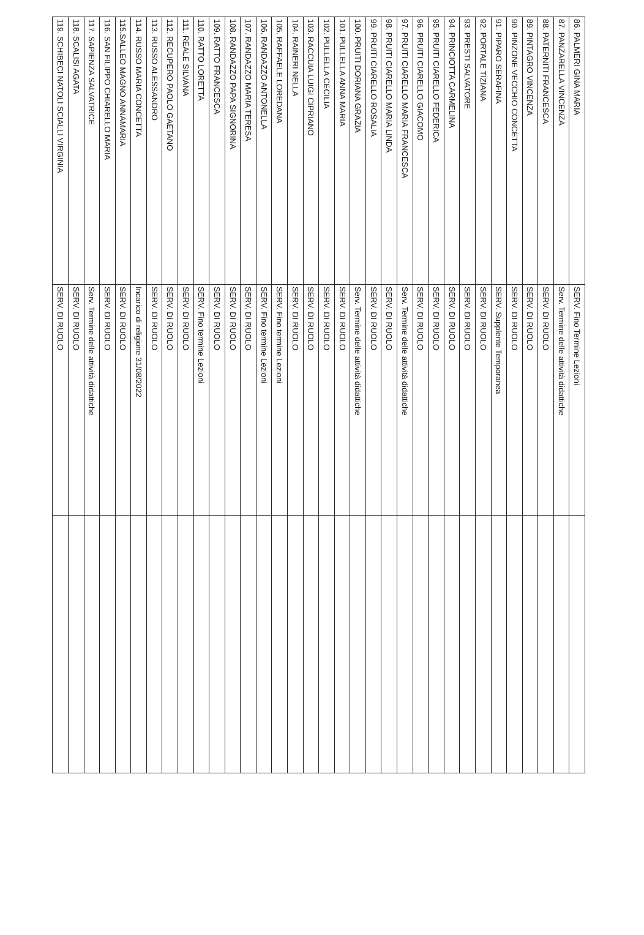| 86. PALMERI GINA MARIA | SERV. Fino Termine Lezioni | |
| 87. PANZARELLA VINCENZA | Serv. Termine delle attività didattiche | |
| 88. PATERNITI FRANCESCA | SERV. DI RUOLO | |
| 89. PINTAGRO VINCENZA | SERV. DI RUOLO | |
| 90. PINZONE VECCHIO CONCETTA | SERV. DI RUOLO | |
| 91. PIPARO SERAFINA | SERV. Supplente Temporanea | |
| 92. PORTALE TIZIANA | SERV. DI RUOLO | |
| 93. PRESTI SALVATORE | SERV. DI RUOLO | |
| 94. PRINCIOTTA CARMELINA | SERV. DI RUOLO | |
| 95. PRUITI CIARELLO FEDERICA | SERV. DI RUOLO | |
| 96. PRUITI CIARELLO GIACOMO | SERV. DI RUOLO | |
| 97. PRUITI CIARELLO MARIA FRANCESCA | Serv. Termine delle attività didattiche | |
| 98. PRUITI CIARELLO MARIA LINDA | SERV. DI RUOLO | |
| 99. PRUITI CIARELLO ROSALIA | SERV. DI RUOLO | |
| 100. PRUITI DORIANA GRAZIA | Serv. Termine delle attività didattiche | |
| 101. PULLELLA ANNA MARIA | SERV. DI RUOLO | |
| 102. PULLELLA CECILIA | SERV. DI RUOLO | |
| 103. RACCUIA LUIGI CIPRIANO | SERV. DI RUOLO | |
| 104. RAINERI NELLA | SERV. DI RUOLO | |
| 105. RAFFAELE LOREDANA | SERV. Fino termine Lezioni | |
| 106. RANDAZZO ANTONELLA | SERV. Fino termine Lezioni | |
| 107. RANDAZZO MARIA TERESA | SERV. DI RUOLO | |
| 108. RANDAZZO PAPA SIGNORINA | SERV. DI RUOLO | |
| 109. RATTO FRANCESCA | SERV. DI RUOLO | |
| 110. RATTO LORETTA | SERV. Fino termine Lezioni | |
| 111. REALE SILVANA | SERV. DI RUOLO | |
| 112. RECUPERO PAOLO GAETANO | SERV. DI RUOLO | |
| 113. RUSSO ALESSANDRO | SERV. DI RUOLO | |
| 114. RUSSO MARIA CONCETTA | Incarico di religione 31/08/2022 | |
| 115.SALLEO MAGNO ANNAMARIA | SERV. DI RUOLO | |
| 116. SAN FILIPPO CHIARELLO MARIA | SERV. DI RUOLO | |
| 117. SAPIENZA SALVATRICE | Serv. Termine delle attività didattiche | |
| 118. SCALISI AGATA | SERV. DI RUOLO | |
| 119. SCHIBECI NATOLI SCIALLI VIRGINIA | SERV. DI RUOLO | |